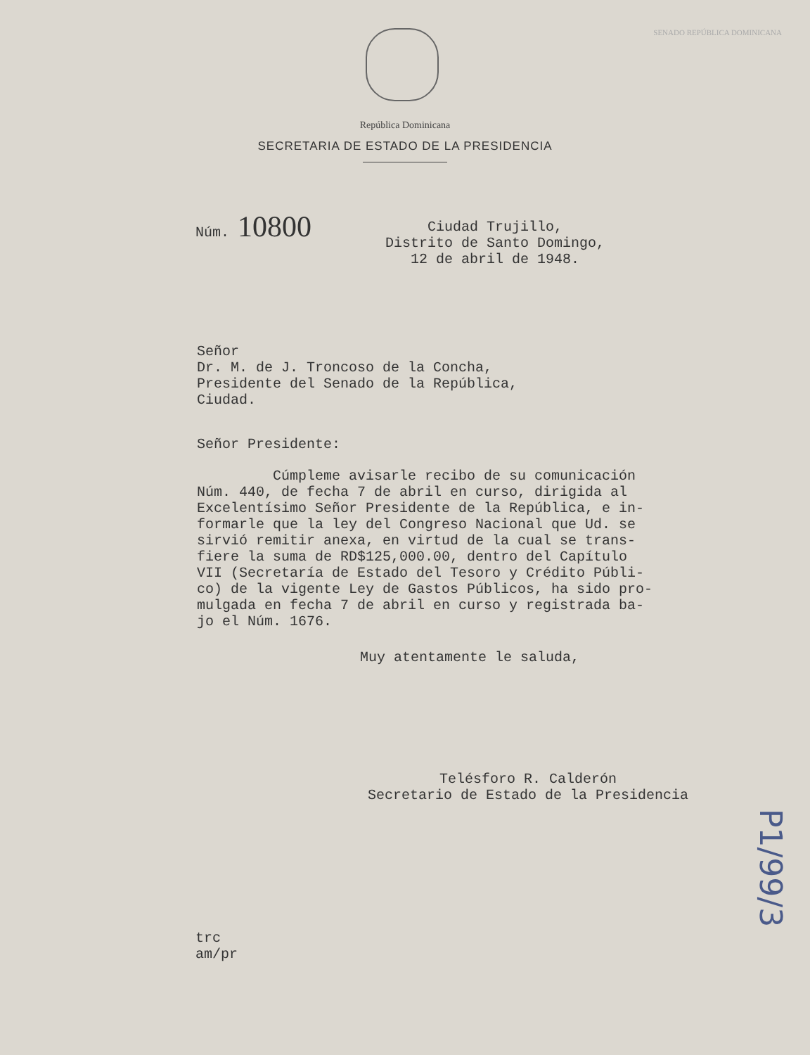SENADO REPÚBLICA DOMINICANA
República Dominicana
SECRETARIA DE ESTADO DE LA PRESIDENCIA
Núm. 10800
Ciudad Trujillo,
Distrito de Santo Domingo,
12 de abril de 1948.
Señor
Dr. M. de J. Troncoso de la Concha,
Presidente del Senado de la República,
Ciudad.
Señor Presidente:
Cúmpleme avisarle recibo de su comunicación
Núm. 440, de fecha 7 de abril en curso, dirigida al
Excelentísimo Señor Presidente de la República, e in-
formarle que la ley del Congreso Nacional que Ud. se
sirvió remitir anexa, en virtud de la cual se trans-
fiere la suma de RD$125,000.00, dentro del Capítulo
VII (Secretaría de Estado del Tesoro y Crédito Públi-
co) de la vigente Ley de Gastos Públicos, ha sido pro-
mulgada en fecha 7 de abril en curso y registrada ba-
jo el Núm. 1676.
Muy atentamente le saluda,
Telésforo R. Calderón
Secretario de Estado de la Presidencia
trc
am/pr
P1/99/3